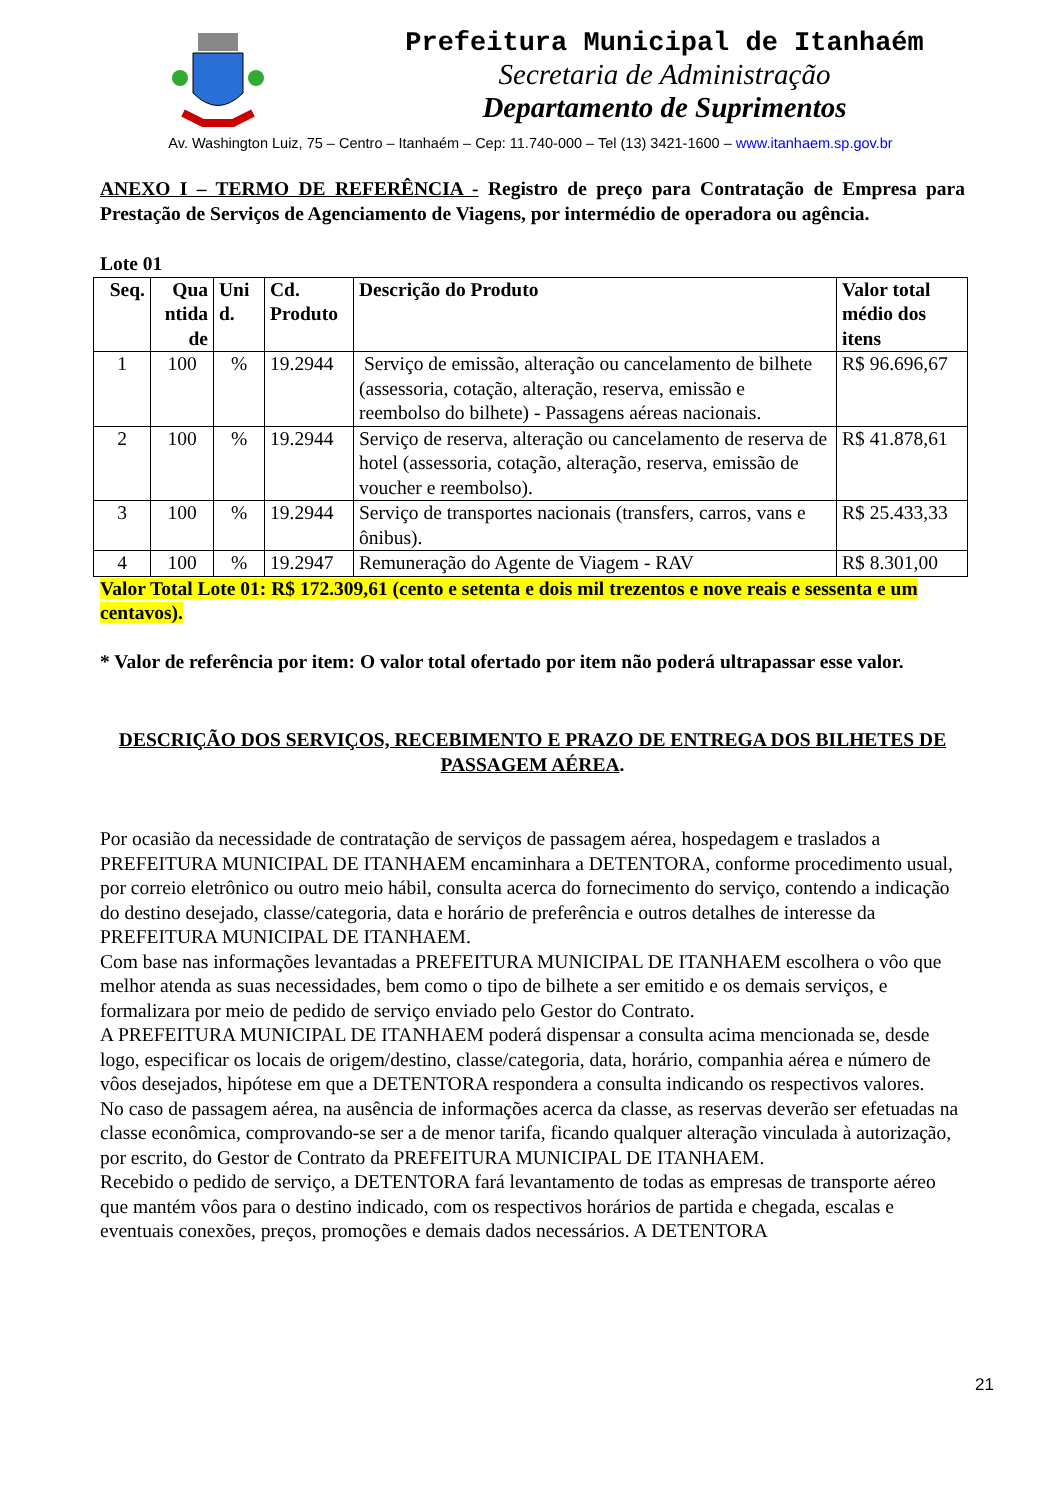Prefeitura Municipal de Itanhaém
Secretaria de Administração
Departamento de Suprimentos
Av. Washington Luiz, 75 – Centro – Itanhaém – Cep: 11.740-000 – Tel (13) 3421-1600 – www.itanhaem.sp.gov.br
ANEXO I – TERMO DE REFERÊNCIA - Registro de preço para Contratação de Empresa para Prestação de Serviços de Agenciamento de Viagens, por intermédio de operadora ou agência.
Lote 01
| Seq. | Qua ntida de | Uni d. | Cd. Produto | Descrição do Produto | Valor total médio dos itens |
| --- | --- | --- | --- | --- | --- |
| 1 | 100 | % | 19.2944 | Serviço de emissão, alteração ou cancelamento de bilhete (assessoria, cotação, alteração, reserva, emissão e reembolso do bilhete) - Passagens aéreas nacionais. | R$ 96.696,67 |
| 2 | 100 | % | 19.2944 | Serviço de reserva, alteração ou cancelamento de reserva de hotel (assessoria, cotação, alteração, reserva, emissão de voucher e reembolso). | R$ 41.878,61 |
| 3 | 100 | % | 19.2944 | Serviço de transportes nacionais (transfers, carros, vans e ônibus). | R$ 25.433,33 |
| 4 | 100 | % | 19.2947 | Remuneração do Agente de Viagem - RAV | R$ 8.301,00 |
Valor Total Lote 01: R$ 172.309,61 (cento e setenta e dois mil trezentos e nove reais e sessenta e um centavos).
* Valor de referência por item: O valor total ofertado por item não poderá ultrapassar esse valor.
DESCRIÇÃO DOS SERVIÇOS, RECEBIMENTO E PRAZO DE ENTREGA DOS BILHETES DE PASSAGEM AÉREA.
Por ocasião da necessidade de contratação de serviços de passagem aérea, hospedagem e traslados a PREFEITURA MUNICIPAL DE ITANHAEM encaminhara a DETENTORA, conforme procedimento usual, por correio eletrônico ou outro meio hábil, consulta acerca do fornecimento do serviço, contendo a indicação do destino desejado, classe/categoria, data e horário de preferência e outros detalhes de interesse da PREFEITURA MUNICIPAL DE ITANHAEM.
Com base nas informações levantadas a PREFEITURA MUNICIPAL DE ITANHAEM escolhera o vôo que melhor atenda as suas necessidades, bem como o tipo de bilhete a ser emitido e os demais serviços, e formalizara por meio de pedido de serviço enviado pelo Gestor do Contrato.
A PREFEITURA MUNICIPAL DE ITANHAEM poderá dispensar a consulta acima mencionada se, desde logo, especificar os locais de origem/destino, classe/categoria, data, horário, companhia aérea e número de vôos desejados, hipótese em que a DETENTORA respondera a consulta indicando os respectivos valores.
No caso de passagem aérea, na ausência de informações acerca da classe, as reservas deverão ser efetuadas na classe econômica, comprovando-se ser a de menor tarifa, ficando qualquer alteração vinculada à autorização, por escrito, do Gestor de Contrato da PREFEITURA MUNICIPAL DE ITANHAEM.
Recebido o pedido de serviço, a DETENTORA fará levantamento de todas as empresas de transporte aéreo que mantém vôos para o destino indicado, com os respectivos horários de partida e chegada, escalas e eventuais conexões, preços, promoções e demais dados necessários. A DETENTORA
21